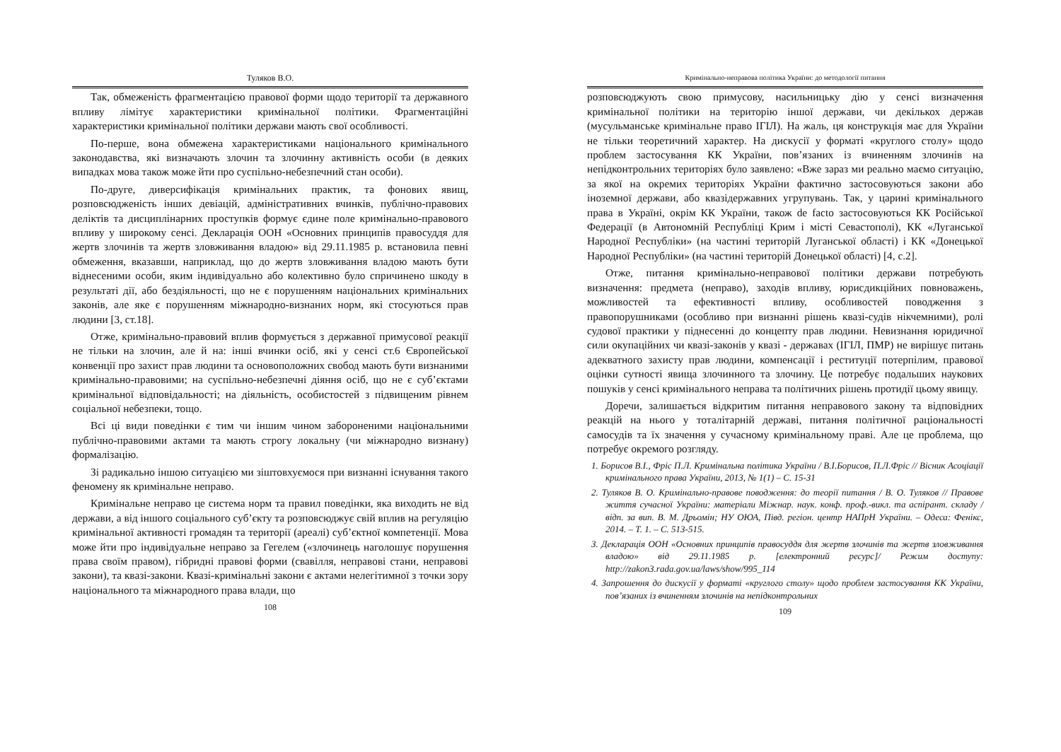Туляков В.О.
Так, обмеженість фрагментацією правової форми щодо території та державного впливу лімітує характеристики кримінальної політики. Фрагментаційні характеристики кримінальної політики держави мають свої особливості.
По-перше, вона обмежена характеристиками національного кримінального законодавства, які визначають злочин та злочинну активність особи (в деяких випадках мова також може йти про суспільно-небезпечний стан особи).
По-друге, диверсифікація кримінальних практик, та фонових явищ, розповсюдженість інших девіацій, адміністративних вчинків, публічно-правових деліктів та дисциплінарних проступків формує єдине поле кримінально-правового впливу у широкому сенсі. Декларація ООН «Основних принципів правосуддя для жертв злочинів та жертв зловживання владою» від 29.11.1985 р. встановила певні обмеження, вказавши, наприклад, що до жертв зловживання владою мають бути віднесеними особи, яким індивідуально або колективно було спричинено шкоду в результаті дії, або бездіяльності, що не є порушенням національних кримінальних законів, але яке є порушенням міжнародно-визнаних норм, які стосуються прав людини [3, ст.18].
Отже, кримінально-правовий вплив формується з державної примусової реакції не тільки на злочин, але й на: інші вчинки осіб, які у сенсі ст.6 Європейської конвенції про захист прав людини та основоположних свобод мають бути визнаними кримінально-правовими; на суспільно-небезпечні діяння осіб, що не є суб’єктами кримінальної відповідальності; на діяльність, особистостей з підвищеним рівнем соціальної небезпеки, тощо.
Всі ці види поведінки є тим чи іншим чином забороненими національними публічно-правовими актами та мають строгу локальну (чи міжнародно визнану) формалізацію.
Зі радикально іншою ситуацією ми зіштовхуємося при визнанні існування такого феномену як кримінальне неправо.
Кримінальне неправо це система норм та правил поведінки, яка виходить не від держави, а від іншого соціального суб’єкту та розповсюджує свій вплив на регуляцію кримінальної активності громадян та території (ареалі) суб’єктної компетенції. Мова може йти про індивідуальне неправо за Гегелем («злочинець наголошує порушення права своїм правом), гібридні правові форми (свавілля, неправові стани, неправові закони), та квазі-закони. Квазі-кримінальні закони є актами нелегітимної з точки зору національного та міжнародного права влади, що
108
Кримінально-неправова політика України: до методології питання
розповсюджують свою примусову, насильницьку дію у сенсі визначення кримінальної політики на територію іншої держави, чи декількох держав (мусульманське кримінальне право ІГІЛ). На жаль, ця конструкція має для України не тільки теоретичний характер. На дискусії у форматі «круглого столу» щодо проблем застосування КК України, пов’язаних із вчиненням злочинів на непідконтрольних територіях було заявлено: «Вже зараз ми реально маємо ситуацію, за якої на окремих територіях України фактично застосовуються закони або іноземної держави, або квазідержавних угрупувань. Так, у царині кримінального права в Україні, окрім КК України, також de facto застосовуються КК Російської Федерації (в Автономній Республіці Крим і місті Севастополі), КК «Луганської Народної Республіки» (на частині територій Луганської області) і КК «Донецької Народної Республіки» (на частині територій Донецької області) [4, с.2].
Отже, питання кримінально-неправової політики держави потребують визначення: предмета (неправо), заходів впливу, юрисдикційних повноважень, можливостей та ефективності впливу, особливостей поводження з правопорушниками (особливо при визнанні рішень квазі-судів нікчемними), ролі судової практики у піднесенні до концепту прав людини. Невизнання юридичної сили окупаційних чи квазі-законів у квазі - державах (ІГІЛ, ПМР) не вирішує питань адекватного захисту прав людини, компенсації і реституції потерпілим, правової оцінки сутності явища злочинного та злочину. Це потребує подальших наукових пошуків у сенсі кримінального неправа та політичних рішень протидії цьому явищу.
Доречи, залишається відкритим питання неправового закону та відповідних реакцій на нього у тоталітарній державі, питання політичної раціональності самосудів та їх значення у сучасному кримінальному праві. Але це проблема, що потребує окремого розгляду.
1. Борисов В.І., Фріс П.Л. Кримінальна політика України / В.І.Борисов, П.Л.Фріс // Вісник Асоціації кримінального права України, 2013, № 1(1) – С. 15-31
2. Туляков В. О. Кримінально-правове поводження: до теорії питання / В. О. Туляков // Правове життя сучасної України: матеріали Міжнар. наук. конф. проф.-викл. та аспірант. складу / відп. за вип. В. М. Дрьомін; НУ ОЮА, Півд. регіон. центр НАПрН України. – Одеса: Фенікс, 2014. – Т. 1. – С. 513-515.
3. Декларація ООН «Основних принципів правосуддя для жертв злочинів та жертв зловживання владою» від 29.11.1985 р. [електронний ресурс]/ Режим доступу: http://zakon3.rada.gov.ua/laws/show/995_114
4. Запрошення до дискусії у форматі «круглого столу» щодо проблем застосування КК України, пов’язаних із вчиненням злочинів на непідконтрольних
109